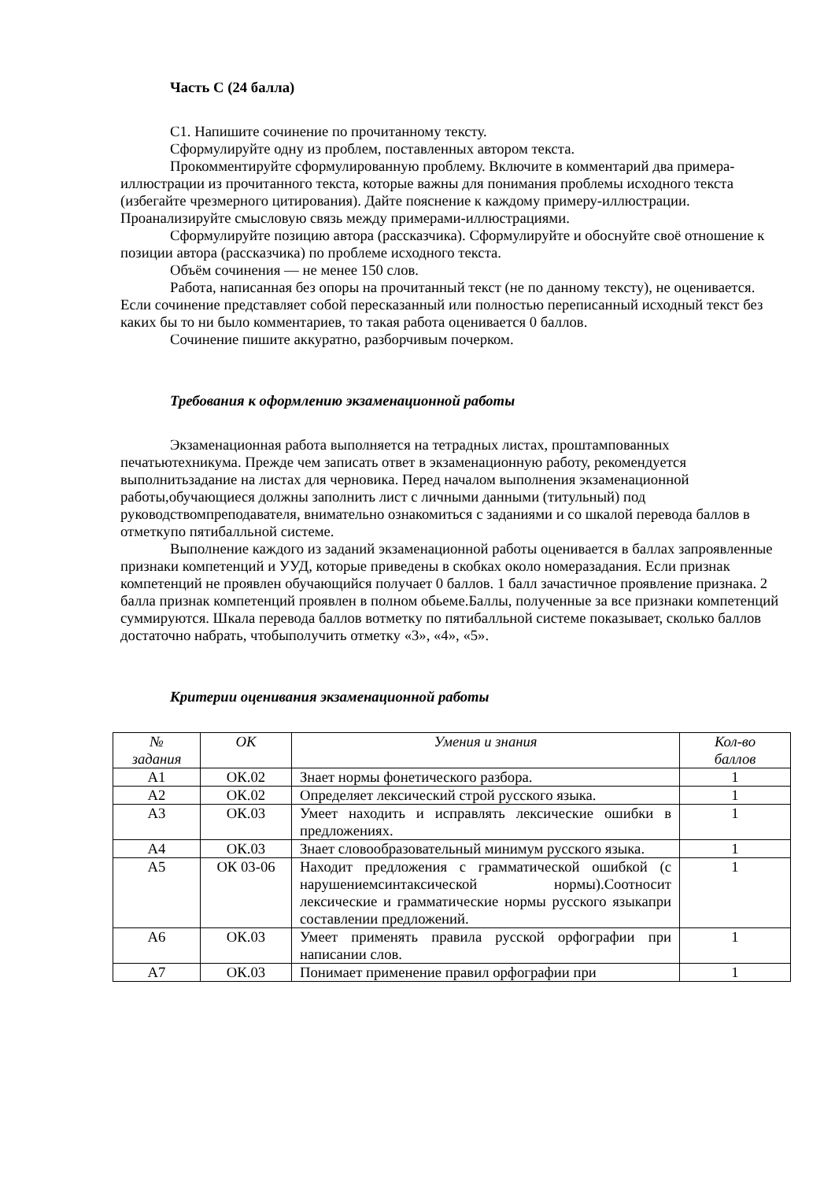Часть С (24 балла)
С1. Напишите сочинение по прочитанному тексту.
Сформулируйте одну из проблем, поставленных автором текста.
Прокомментируйте сформулированную проблему. Включите в комментарий два примера-иллюстрации из прочитанного текста, которые важны для понимания проблемы исходного текста (избегайте чрезмерного цитирования). Дайте пояснение к каждому примеру-иллюстрации. Проанализируйте смысловую связь между примерами-иллюстрациями.
Сформулируйте позицию автора (рассказчика). Сформулируйте и обоснуйте своё отношение к позиции автора (рассказчика) по проблеме исходного текста.
Объём сочинения — не менее 150 слов.
Работа, написанная без опоры на прочитанный текст (не по данному тексту), не оценивается. Если сочинение представляет собой пересказанный или полностью переписанный исходный текст без каких бы то ни было комментариев, то такая работа оценивается 0 баллов.
Сочинение пишите аккуратно, разборчивым почерком.
Требования к оформлению экзаменационной работы
Экзаменационная работа выполняется на тетрадных листах, проштампованных печатьютехникума. Прежде чем записать ответ в экзаменационную работу, рекомендуется выполнитьзадание на листах для черновика. Перед началом выполнения экзаменационной работы,обучающиеся должны заполнить лист с личными данными (титульный) под руководствомпреподавателя, внимательно ознакомиться с заданиями и со шкалой перевода баллов в отметкупо пятибалльной системе.
Выполнение каждого из заданий экзаменационной работы оценивается в баллах запроявленные признаки компетенций и УУД, которые приведены в скобках около номеразадания. Если признак компетенций не проявлен обучающийся получает 0 баллов. 1 балл зачастичное проявление признака. 2 балла признак компетенций проявлен в полном обьеме.Баллы, полученные за все признаки компетенций суммируются. Шкала перевода баллов вотметку по пятибалльной системе показывает, сколько баллов достаточно набрать, чтобыполучить отметку «3», «4», «5».
Критерии оценивания экзаменационной работы
| № задания | ОК | Умения и знания | Кол-во баллов |
| --- | --- | --- | --- |
| А1 | ОК.02 | Знает нормы фонетического разбора. | 1 |
| А2 | ОК.02 | Определяет лексический строй русского языка. | 1 |
| А3 | ОК.03 | Умеет находить и исправлять лексические ошибки в предложениях. | 1 |
| А4 | ОК.03 | Знает словообразовательный минимум русского языка. | 1 |
| А5 | ОК 03-06 | Находит предложения с грамматической ошибкой (с нарушениемсинтаксической нормы).Соотносит лексические и грамматические нормы русского языкапри составлении предложений. | 1 |
| А6 | ОК.03 | Умеет применять правила русской орфографии при написании слов. | 1 |
| А7 | ОК.03 | Понимает применение правил орфографии при | 1 |